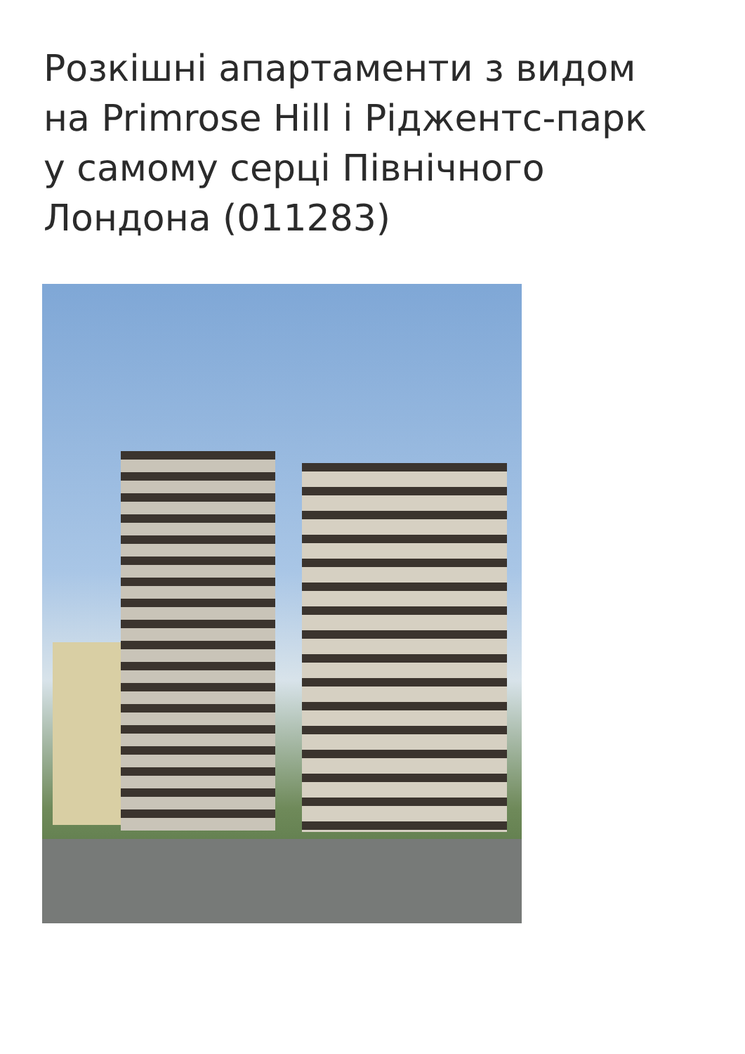Розкішні апартаменти з видом на Primrose Hill і Ріджентс-парк у самому серці Північного Лондона (011283)